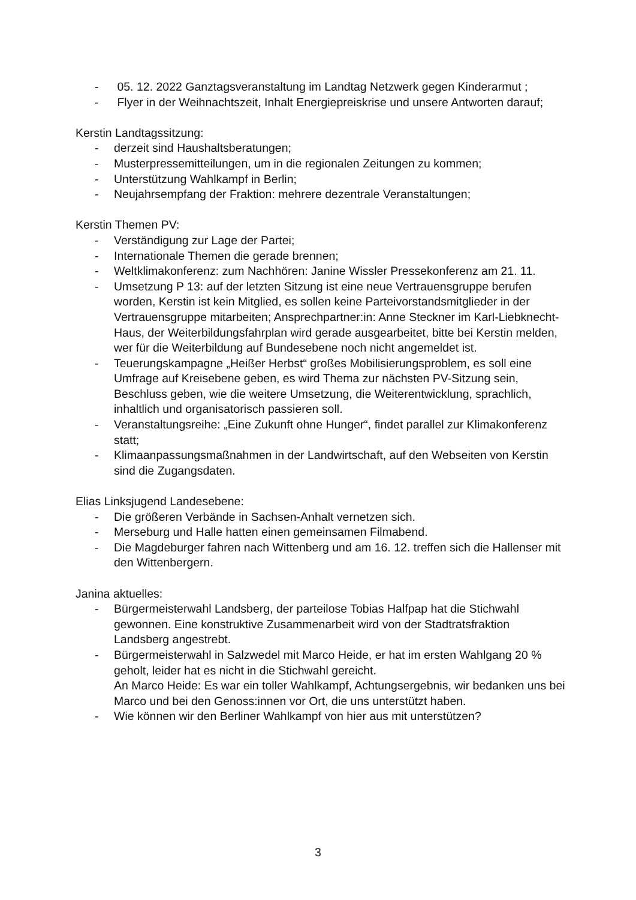- 05. 12. 2022 Ganztagsveranstaltung im Landtag Netzwerk gegen Kinderarmut ;
- Flyer in der Weihnachtszeit, Inhalt Energiepreiskrise und unsere Antworten darauf;
Kerstin Landtagssitzung:
- derzeit sind Haushaltsberatungen;
- Musterpressemitteilungen, um in die regionalen Zeitungen zu kommen;
- Unterstützung Wahlkampf in Berlin;
- Neujahrsempfang der Fraktion: mehrere dezentrale Veranstaltungen;
Kerstin Themen PV:
- Verständigung zur Lage der Partei;
- Internationale Themen die gerade brennen;
- Weltklimakonferenz: zum Nachhören: Janine Wissler Pressekonferenz am 21. 11.
- Umsetzung P 13: auf der letzten Sitzung ist eine neue Vertrauensgruppe berufen worden, Kerstin ist kein Mitglied, es sollen keine Parteivorstandsmitglieder in der Vertrauensgruppe mitarbeiten; Ansprechpartner:in: Anne Steckner im Karl-Liebknecht-Haus, der Weiterbildungsfahrplan wird gerade ausgearbeitet, bitte bei Kerstin melden, wer für die Weiterbildung auf Bundesebene noch nicht angemeldet ist.
- Teuerungskampagne „Heißer Herbst“ großes Mobilisierungsproblem, es soll eine Umfrage auf Kreisebene geben, es wird Thema zur nächsten PV-Sitzung sein, Beschluss geben, wie die weitere Umsetzung, die Weiterentwicklung, sprachlich, inhaltlich und organisatorisch passieren soll.
- Veranstaltungsreihe: „Eine Zukunft ohne Hunger“, findet parallel zur Klimakonferenz statt;
- Klimaanpassungsmaßnahmen in der Landwirtschaft, auf den Webseiten von Kerstin sind die Zugangsdaten.
Elias Linksjugend Landesebene:
- Die größeren Verbände in Sachsen-Anhalt vernetzen sich.
- Merseburg und Halle hatten einen gemeinsamen Filmabend.
- Die Magdeburger fahren nach Wittenberg und am 16. 12. treffen sich die Hallenser mit den Wittenbergern.
Janina aktuelles:
- Bürgermeisterwahl Landsberg, der parteilose Tobias Halfpap hat die Stichwahl gewonnen. Eine konstruktive Zusammenarbeit wird von der Stadtratsfraktion Landsberg angestrebt.
- Bürgermeisterwahl in Salzwedel mit Marco Heide, er hat im ersten Wahlgang 20 % geholt, leider hat es nicht in die Stichwahl gereicht.
An Marco Heide: Es war ein toller Wahlkampf, Achtungsergebnis, wir bedanken uns bei Marco und bei den Genoss:innen vor Ort, die uns unterstützt haben.
- Wie können wir den Berliner Wahlkampf von hier aus mit unterstützen?
3